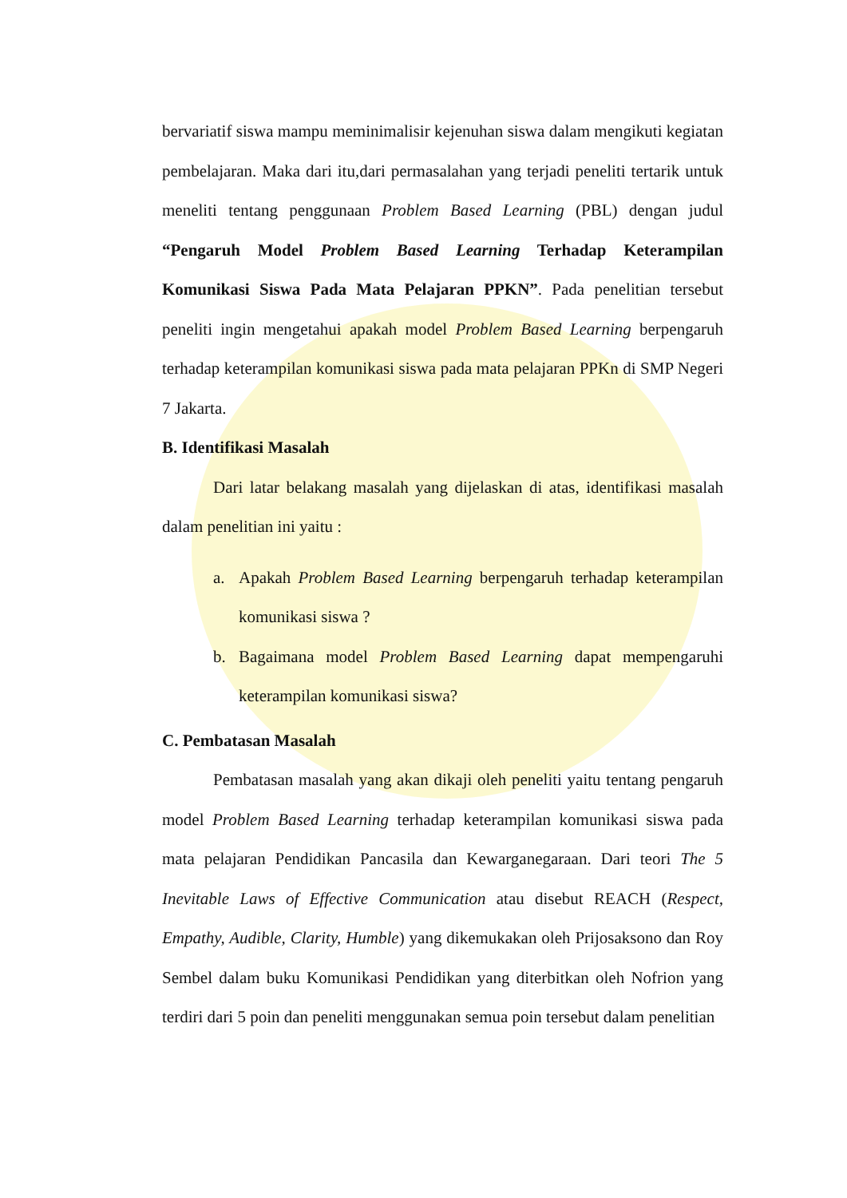bervariatif siswa mampu meminimalisir kejenuhan siswa dalam mengikuti kegiatan pembelajaran. Maka dari itu,dari permasalahan yang terjadi peneliti tertarik untuk meneliti tentang penggunaan Problem Based Learning (PBL) dengan judul “Pengaruh Model Problem Based Learning Terhadap Keterampilan Komunikasi Siswa Pada Mata Pelajaran PPKN”. Pada penelitian tersebut peneliti ingin mengetahui apakah model Problem Based Learning berpengaruh terhadap keterampilan komunikasi siswa pada mata pelajaran PPKn di SMP Negeri 7 Jakarta.
B. Identifikasi Masalah
Dari latar belakang masalah yang dijelaskan di atas, identifikasi masalah dalam penelitian ini yaitu :
a. Apakah Problem Based Learning berpengaruh terhadap keterampilan komunikasi siswa ?
b. Bagaimana model Problem Based Learning dapat mempengaruhi keterampilan komunikasi siswa?
C. Pembatasan Masalah
Pembatasan masalah yang akan dikaji oleh peneliti yaitu tentang pengaruh model Problem Based Learning terhadap keterampilan komunikasi siswa pada mata pelajaran Pendidikan Pancasila dan Kewarganegaraan. Dari teori The 5 Inevitable Laws of Effective Communication atau disebut REACH (Respect, Empathy, Audible, Clarity, Humble) yang dikemukakan oleh Prijosaksono dan Roy Sembel dalam buku Komunikasi Pendidikan yang diterbitkan oleh Nofrion yang terdiri dari 5 poin dan peneliti menggunakan semua poin tersebut dalam penelitian